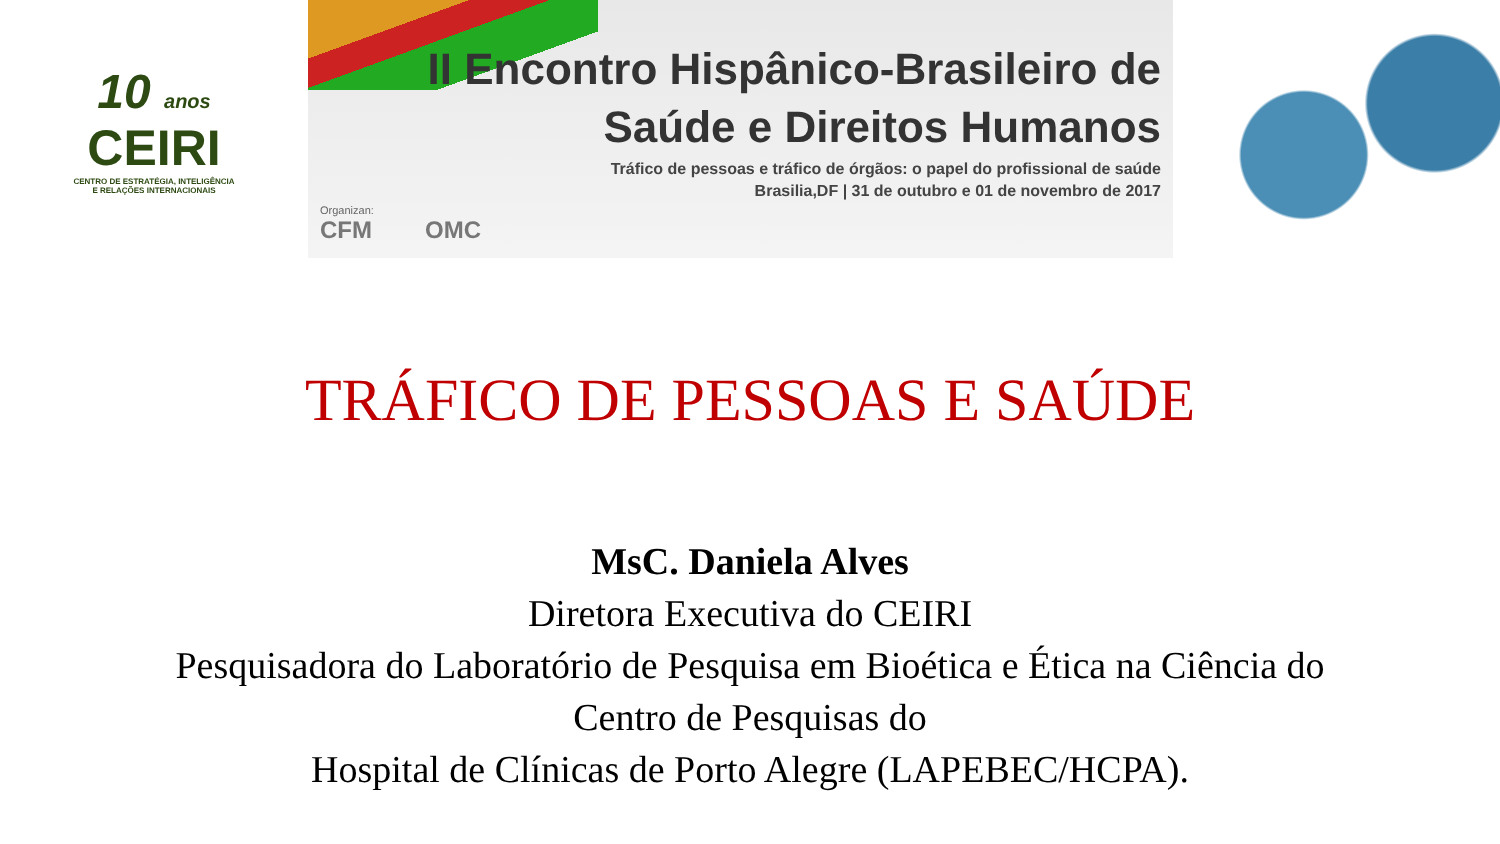10 anos
CEIRI
CENTRO DE ESTRATÉGIA, INTELIGÊNCIA
E RELAÇÕES INTERNACIONAIS
II Encontro Hispânico-Brasileiro de
Saúde e Direitos Humanos
Tráfico de pessoas e tráfico de órgãos: o papel do profissional de saúde
Brasilia,DF | 31 de outubro e 01 de novembro de 2017
Organizan:
CFM OMC
TRÁFICO DE PESSOAS E SAÚDE
MsC. Daniela Alves
Diretora Executiva do CEIRI
Pesquisadora do Laboratório de Pesquisa em Bioética e Ética na Ciência do
Centro de Pesquisas do
Hospital de Clínicas de Porto Alegre (LAPEBEC/HCPA).